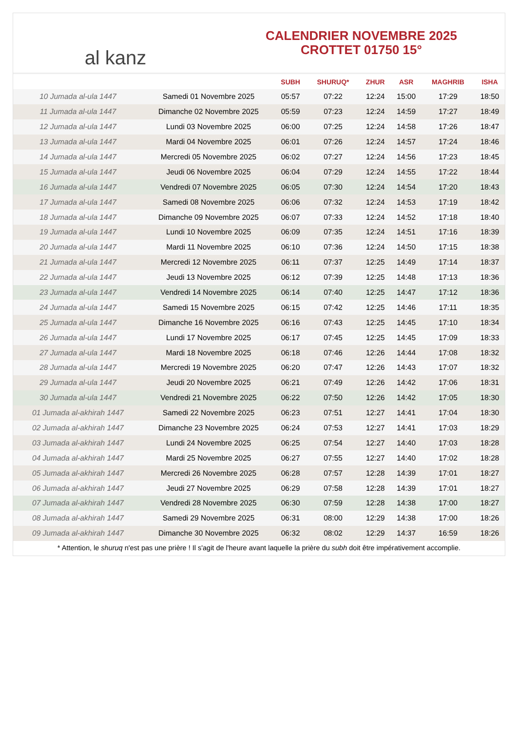al kanz
CALENDRIER NOVEMBRE 2025
CROTTET 01750 15°
| | | SUBH | SHURUQ* | ZHUR | ASR | MAGHRIB | ISHA |
| --- | --- | --- | --- | --- | --- | --- | --- |
| 10 Jumada al-ula 1447 | Samedi 01 Novembre 2025 | 05:57 | 07:22 | 12:24 | 15:00 | 17:29 | 18:50 |
| 11 Jumada al-ula 1447 | Dimanche 02 Novembre 2025 | 05:59 | 07:23 | 12:24 | 14:59 | 17:27 | 18:49 |
| 12 Jumada al-ula 1447 | Lundi 03 Novembre 2025 | 06:00 | 07:25 | 12:24 | 14:58 | 17:26 | 18:47 |
| 13 Jumada al-ula 1447 | Mardi 04 Novembre 2025 | 06:01 | 07:26 | 12:24 | 14:57 | 17:24 | 18:46 |
| 14 Jumada al-ula 1447 | Mercredi 05 Novembre 2025 | 06:02 | 07:27 | 12:24 | 14:56 | 17:23 | 18:45 |
| 15 Jumada al-ula 1447 | Jeudi 06 Novembre 2025 | 06:04 | 07:29 | 12:24 | 14:55 | 17:22 | 18:44 |
| 16 Jumada al-ula 1447 | Vendredi 07 Novembre 2025 | 06:05 | 07:30 | 12:24 | 14:54 | 17:20 | 18:43 |
| 17 Jumada al-ula 1447 | Samedi 08 Novembre 2025 | 06:06 | 07:32 | 12:24 | 14:53 | 17:19 | 18:42 |
| 18 Jumada al-ula 1447 | Dimanche 09 Novembre 2025 | 06:07 | 07:33 | 12:24 | 14:52 | 17:18 | 18:40 |
| 19 Jumada al-ula 1447 | Lundi 10 Novembre 2025 | 06:09 | 07:35 | 12:24 | 14:51 | 17:16 | 18:39 |
| 20 Jumada al-ula 1447 | Mardi 11 Novembre 2025 | 06:10 | 07:36 | 12:24 | 14:50 | 17:15 | 18:38 |
| 21 Jumada al-ula 1447 | Mercredi 12 Novembre 2025 | 06:11 | 07:37 | 12:25 | 14:49 | 17:14 | 18:37 |
| 22 Jumada al-ula 1447 | Jeudi 13 Novembre 2025 | 06:12 | 07:39 | 12:25 | 14:48 | 17:13 | 18:36 |
| 23 Jumada al-ula 1447 | Vendredi 14 Novembre 2025 | 06:14 | 07:40 | 12:25 | 14:47 | 17:12 | 18:36 |
| 24 Jumada al-ula 1447 | Samedi 15 Novembre 2025 | 06:15 | 07:42 | 12:25 | 14:46 | 17:11 | 18:35 |
| 25 Jumada al-ula 1447 | Dimanche 16 Novembre 2025 | 06:16 | 07:43 | 12:25 | 14:45 | 17:10 | 18:34 |
| 26 Jumada al-ula 1447 | Lundi 17 Novembre 2025 | 06:17 | 07:45 | 12:25 | 14:45 | 17:09 | 18:33 |
| 27 Jumada al-ula 1447 | Mardi 18 Novembre 2025 | 06:18 | 07:46 | 12:26 | 14:44 | 17:08 | 18:32 |
| 28 Jumada al-ula 1447 | Mercredi 19 Novembre 2025 | 06:20 | 07:47 | 12:26 | 14:43 | 17:07 | 18:32 |
| 29 Jumada al-ula 1447 | Jeudi 20 Novembre 2025 | 06:21 | 07:49 | 12:26 | 14:42 | 17:06 | 18:31 |
| 30 Jumada al-ula 1447 | Vendredi 21 Novembre 2025 | 06:22 | 07:50 | 12:26 | 14:42 | 17:05 | 18:30 |
| 01 Jumada al-akhirah 1447 | Samedi 22 Novembre 2025 | 06:23 | 07:51 | 12:27 | 14:41 | 17:04 | 18:30 |
| 02 Jumada al-akhirah 1447 | Dimanche 23 Novembre 2025 | 06:24 | 07:53 | 12:27 | 14:41 | 17:03 | 18:29 |
| 03 Jumada al-akhirah 1447 | Lundi 24 Novembre 2025 | 06:25 | 07:54 | 12:27 | 14:40 | 17:03 | 18:28 |
| 04 Jumada al-akhirah 1447 | Mardi 25 Novembre 2025 | 06:27 | 07:55 | 12:27 | 14:40 | 17:02 | 18:28 |
| 05 Jumada al-akhirah 1447 | Mercredi 26 Novembre 2025 | 06:28 | 07:57 | 12:28 | 14:39 | 17:01 | 18:27 |
| 06 Jumada al-akhirah 1447 | Jeudi 27 Novembre 2025 | 06:29 | 07:58 | 12:28 | 14:39 | 17:01 | 18:27 |
| 07 Jumada al-akhirah 1447 | Vendredi 28 Novembre 2025 | 06:30 | 07:59 | 12:28 | 14:38 | 17:00 | 18:27 |
| 08 Jumada al-akhirah 1447 | Samedi 29 Novembre 2025 | 06:31 | 08:00 | 12:29 | 14:38 | 17:00 | 18:26 |
| 09 Jumada al-akhirah 1447 | Dimanche 30 Novembre 2025 | 06:32 | 08:02 | 12:29 | 14:37 | 16:59 | 18:26 |
* Attention, le shuruq n'est pas une prière ! Il s'agit de l'heure avant laquelle la prière du subh doit être impérativement accomplie.